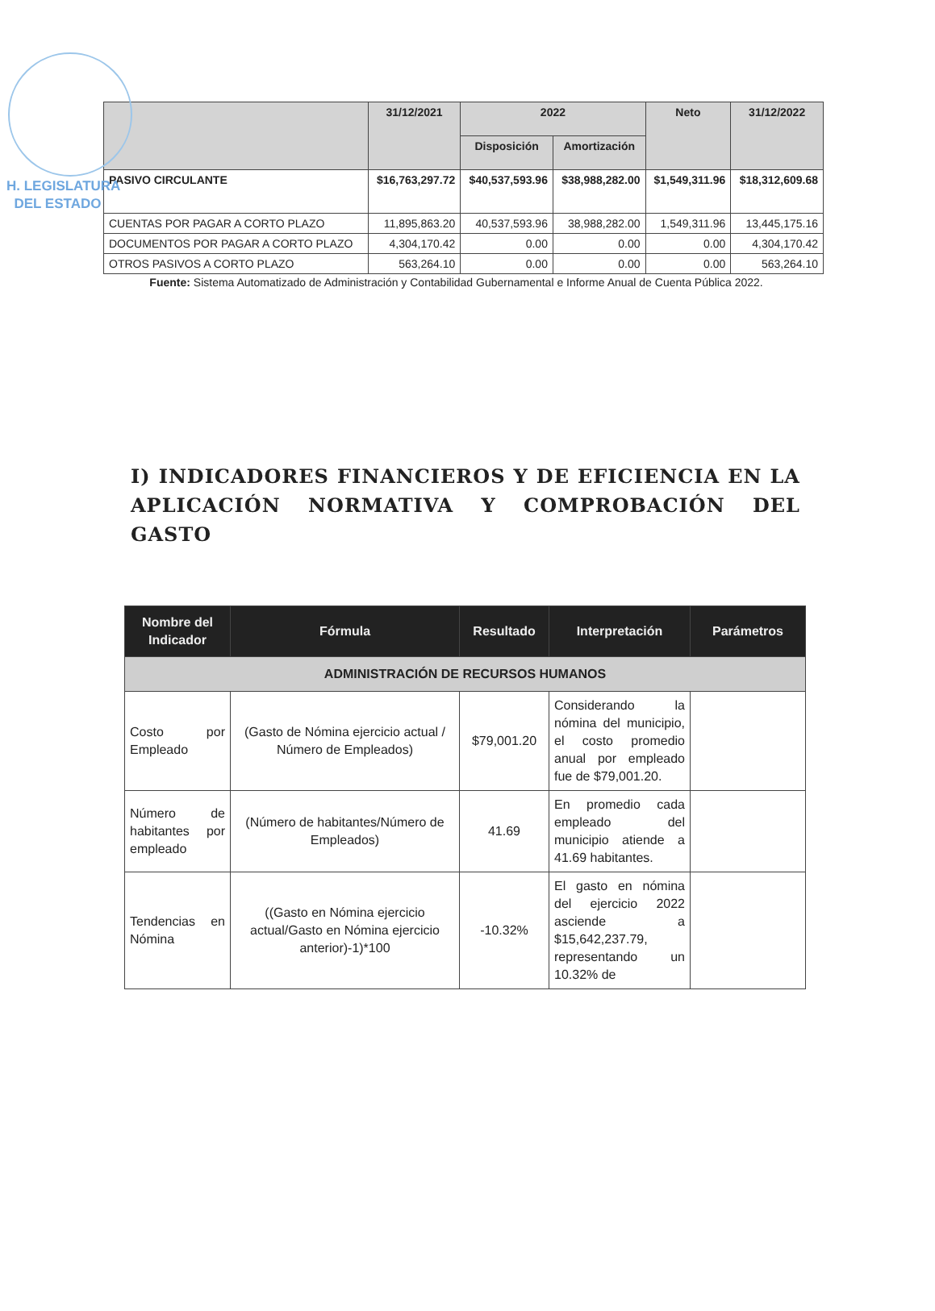H. LEGISLATURA
DEL ESTADO
| | 31/12/2021 | 2022 | | Neto | 31/12/2022 |
| --- | --- | --- | --- | --- | --- |
| | | Disposición | Amortización | | |
| PASIVO CIRCULANTE | $16,763,297.72 | $40,537,593.96 | $38,988,282.00 | $1,549,311.96 | $18,312,609.68 |
| CUENTAS POR PAGAR A CORTO PLAZO | 11,895,863.20 | 40,537,593.96 | 38,988,282.00 | 1,549,311.96 | 13,445,175.16 |
| DOCUMENTOS POR PAGAR A CORTO PLAZO | 4,304,170.42 | 0.00 | 0.00 | 0.00 | 4,304,170.42 |
| OTROS PASIVOS A CORTO PLAZO | 563,264.10 | 0.00 | 0.00 | 0.00 | 563,264.10 |
Fuente: Sistema Automatizado de Administración y Contabilidad Gubernamental e Informe Anual de Cuenta Pública 2022.
I) INDICADORES FINANCIEROS Y DE EFICIENCIA EN LA APLICACIÓN NORMATIVA Y COMPROBACIÓN DEL GASTO
| Nombre del Indicador | Fórmula | Resultado | Interpretación | Parámetros |
| --- | --- | --- | --- | --- |
| ADMINISTRACIÓN DE RECURSOS HUMANOS | | | | |
| Costo por Empleado | (Gasto de Nómina ejercicio actual / Número de Empleados) | $79,001.20 | Considerando la nómina del municipio, el costo promedio anual por empleado fue de $79,001.20. | |
| Número de habitantes por empleado | (Número de habitantes/Número de Empleados) | 41.69 | En promedio cada empleado del municipio atiende a 41.69 habitantes. | |
| Tendencias en Nómina | ((Gasto en Nómina ejercicio actual/Gasto en Nómina ejercicio anterior)-1)*100 | -10.32% | El gasto en nómina del ejercicio 2022 asciende a $15,642,237.79, representando un 10.32% de | |